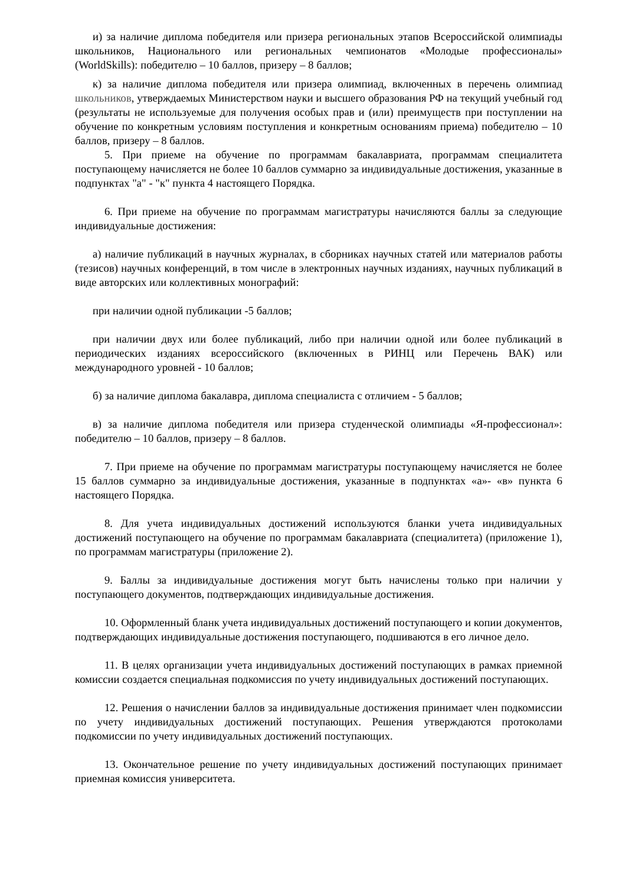и) за наличие диплома победителя или призера региональных этапов Всероссийской олимпиады школьников, Национального или региональных чемпионатов «Молодые профессионалы» (WorldSkills): победителю – 10 баллов, призеру – 8 баллов;
к) за наличие диплома победителя или призера олимпиад, включенных в перечень олимпиад школьников, утверждаемых Министерством науки и высшего образования РФ на текущий учебный год (результаты не используемые для получения особых прав и (или) преимуществ при поступлении на обучение по конкретным условиям поступления и конкретным основаниям приема) победителю – 10 баллов, призеру – 8 баллов.
5. При приеме на обучение по программам бакалавриата, программам специалитета поступающему начисляется не более 10 баллов суммарно за индивидуальные достижения, указанные в подпунктах "а" - "к" пункта 4 настоящего Порядка.
6. При приеме на обучение по программам магистратуры начисляются баллы за следующие индивидуальные достижения:
а) наличие публикаций в научных журналах, в сборниках научных статей или материалов работы (тезисов) научных конференций, в том числе в электронных научных изданиях, научных публикаций в виде авторских или коллективных монографий:
при наличии одной публикации -5 баллов;
при наличии двух или более публикаций, либо при наличии одной или более публикаций в периодических изданиях всероссийского (включенных в РИНЦ или Перечень ВАК) или международного уровней - 10 баллов;
б) за наличие диплома бакалавра, диплома специалиста с отличием - 5 баллов;
в) за наличие диплома победителя или призера студенческой олимпиады «Я-профессионал»: победителю – 10 баллов, призеру – 8 баллов.
7. При приеме на обучение по программам магистратуры поступающему начисляется не более 15 баллов суммарно за индивидуальные достижения, указанные в подпунктах «а»- «в» пункта 6 настоящего Порядка.
8. Для учета индивидуальных достижений используются бланки учета индивидуальных достижений поступающего на обучение по программам бакалавриата (специалитета) (приложение 1), по программам магистратуры (приложение 2).
9. Баллы за индивидуальные достижения могут быть начислены только при наличии у поступающего документов, подтверждающих индивидуальные достижения.
10. Оформленный бланк учета индивидуальных достижений поступающего и копии документов, подтверждающих индивидуальные достижения поступающего, подшиваются в его личное дело.
11. В целях организации учета индивидуальных достижений поступающих в рамках приемной комиссии создается специальная подкомиссия по учету индивидуальных достижений поступающих.
12. Решения о начислении баллов за индивидуальные достижения принимает член подкомиссии по учету индивидуальных достижений поступающих. Решения утверждаются протоколами подкомиссии по учету индивидуальных достижений поступающих.
13. Окончательное решение по учету индивидуальных достижений поступающих принимает приемная комиссия университета.